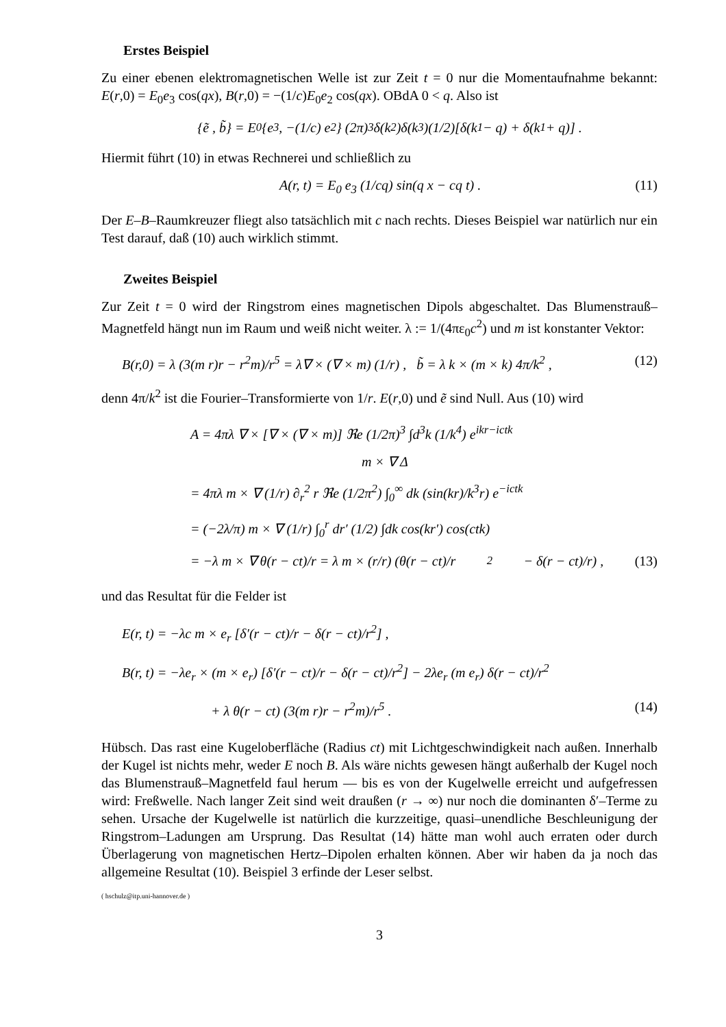Erstes Beispiel
Zu einer ebenen elektromagnetischen Welle ist zur Zeit t = 0 nur die Momentaufnahme bekannt: E(r,0) = E<sub>0</sub>e<sub>3</sub> cos(qx), B(r,0) = −(1/c)E<sub>0</sub>e<sub>2</sub> cos(qx). OBdA 0 < q. Also ist
{ẽ , b̃} = E<sub>0</sub> {e<sub>3</sub> , −(1/c) e<sub>2</sub>} (2π)<sup>3</sup>δ(k<sub>2</sub>)δ(k<sub>3</sub>)(1/2)[δ(k<sub>1</sub> − q) + δ(k<sub>1</sub> + q)] .
Hiermit führt (10) in etwas Rechnerei und schließlich zu
A(r, t) = E<sub>0</sub> e<sub>3</sub> (1/cq) sin(q x − cq t) . (11)
Der E–B–Raumkreuzer fliegt also tatsächlich mit c nach rechts. Dieses Beispiel war natürlich nur ein Test darauf, daß (10) auch wirklich stimmt.
Zweites Beispiel
Zur Zeit t = 0 wird der Ringstrom eines magnetischen Dipols abgeschaltet. Das Blumenstrauß–Magnetfeld hängt nun im Raum und weiß nicht weiter. λ := 1/(4πε<sub>0</sub>c<sup>2</sup>) und m ist konstanter Vektor:
B(r,0) = λ (3(m r)r − r<sup>2</sup>m)/r<sup>5</sup> = λ∇ × (∇ × m) (1/r) , b̃ = λ k × (m × k) 4π/k<sup>2</sup> , (12)
denn 4π/k<sup>2</sup> ist die Fourier–Transformierte von 1/r. E(r,0) und ẽ sind Null. Aus (10) wird
A = 4πλ ∇ × [∇ × (∇ × m)] ℜe (1/2π)<sup>3</sup> ∫d<sup>3</sup>k (1/k<sup>4</sup>) e<sup>ikr−ictk</sup>
m × ∇ Δ
= 4πλ m × ∇ (1/r) ∂<sub>r</sub><sup>2</sup> r ℜe (1/2π<sup>2</sup>) ∫<sub>0</sub><sup>∞</sup> dk (sin(kr)/k<sup>3</sup>r) e<sup>−ictk</sup>
= (−2λ/π) m × ∇ (1/r) ∫<sub>0</sub><sup>r</sup> dr′ (1/2) ∫dk cos(kr′) cos(ctk)
= −λ m × ∇ θ(r − ct)/r = λ m × (r/r) (θ(r − ct)/r<sup>2</sup> − δ(r − ct)/r) , (13)
und das Resultat für die Felder ist
E(r, t) = −λc m × e<sub>r</sub> [δ′(r − ct)/r − δ(r − ct)/r<sup>2</sup>] ,
B(r, t) = −λe<sub>r</sub> × (m × e<sub>r</sub>) [δ′(r − ct)/r − δ(r − ct)/r<sup>2</sup>] − 2λe<sub>r</sub> (m e<sub>r</sub>) δ(r − ct)/r<sup>2</sup>
+ λ θ(r − ct) (3(m r)r − r<sup>2</sup>m)/r<sup>5</sup> . (14)
Hübsch. Das rast eine Kugeloberfläche (Radius ct) mit Lichtgeschwindigkeit nach außen. Innerhalb der Kugel ist nichts mehr, weder E noch B. Als wäre nichts gewesen hängt außerhalb der Kugel noch das Blumenstrauß–Magnetfeld faul herum — bis es von der Kugelwelle erreicht und aufgefressen wird: Freßwelle. Nach langer Zeit sind weit draußen (r → ∞) nur noch die dominanten δ′–Terme zu sehen. Ursache der Kugelwelle ist natürlich die kurzzeitige, quasi–unendliche Beschleunigung der Ringstrom–Ladungen am Ursprung. Das Resultat (14) hätte man wohl auch erraten oder durch Überlagerung von magnetischen Hertz–Dipolen erhalten können. Aber wir haben da ja noch das allgemeine Resultat (10). Beispiel 3 erfinde der Leser selbst.
( hschulz@itp.uni-hannover.de )
3